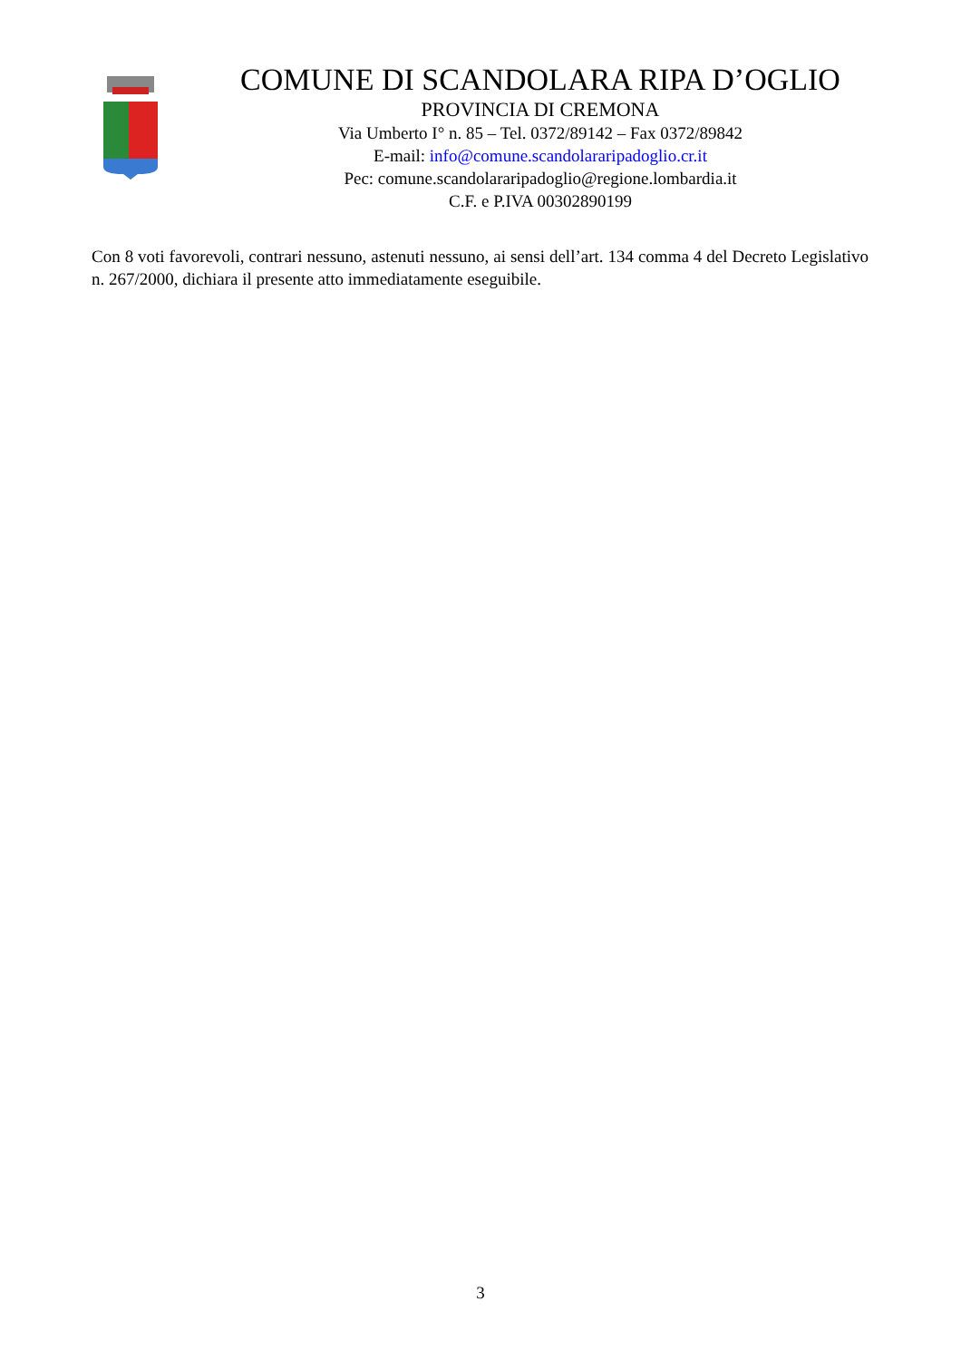COMUNE DI SCANDOLARA RIPA D’OGLIO
PROVINCIA DI CREMONA
Via Umberto I° n. 85 – Tel. 0372/89142 – Fax 0372/89842
E-mail: info@comune.scandolararipadoglio.cr.it
Pec: comune.scandolararipadoglio@regione.lombardia.it
C.F. e P.IVA 00302890199
Con 8 voti favorevoli, contrari nessuno, astenuti nessuno, ai sensi dell’art. 134 comma 4 del Decreto Legislativo n. 267/2000, dichiara il presente atto immediatamente eseguibile.
3